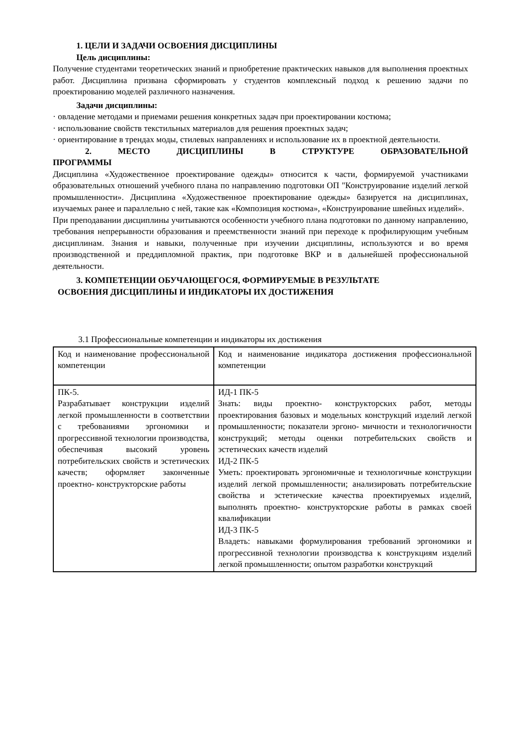1. ЦЕЛИ И ЗАДАЧИ ОСВОЕНИЯ ДИСЦИПЛИНЫ
Цель дисциплины:
Получение студентами теоретических знаний и приобретение практических навыков для выполнения проектных работ. Дисциплина призвана сформировать у студентов комплексный подход к решению задачи по проектированию моделей различного назначения.
Задачи дисциплины:
· овладение методами и приемами решения конкретных задач при проектировании костюма;
· использование свойств текстильных материалов для решения проектных задач;
· ориентирование в трендах моды, стилевых направлениях и использование их в проектной деятельности.
2. МЕСТО ДИСЦИПЛИНЫ В СТРУКТУРЕ ОБРАЗОВАТЕЛЬНОЙ
ПРОГРАММЫ
Дисциплина «Художественное проектирование одежды» относится к части, формируемой участниками образовательных отношений учебного плана по направлению подготовки ОП "Конструирование изделий легкой промышленности». Дисциплина «Художественное проектирование одежды» базируется на дисциплинах, изучаемых ранее и параллельно с ней, такие как «Композиция костюма», «Конструирование швейных изделий».
При преподавании дисциплины учитываются особенности учебного плана подготовки по данному направлению, требования непрерывности образования и преемственности знаний при переходе к профилирующим учебным дисциплинам. Знания и навыки, полученные при изучении дисциплины, используются и во время производственной и преддипломной практик, при подготовке ВКР и в дальнейшей профессиональной деятельности.
3. КОМПЕТЕНЦИИ ОБУЧАЮЩЕГОСЯ, ФОРМИРУЕМЫЕ В РЕЗУЛЬТАТЕ
ОСВОЕНИЯ ДИСЦИПЛИНЫ И ИНДИКАТОРЫ ИХ ДОСТИЖЕНИЯ
3.1 Профессиональные компетенции и индикаторы их достижения
| Код и наименование профессиональной компетенции | Код и наименование индикатора достижения профессиональной компетенции |
| ПК-5. Разрабатывает конструкции изделий легкой промышленности в соответствии с требованиями эргономики и прогрессивной технологии производства, обеспечивая высокий уровень потребительских свойств и эстетических качеств; оформляет законченные проектно- конструкторские работы | ИД-1 ПК-5 Знать: виды проектно- конструкторских работ, методы проектирования базовых и модельных конструкций изделий легкой промышленности; показатели эргоно- мичности и технологичности конструкций; методы оценки потребительских свойств и эстетических качеств изделий ИД-2 ПК-5 Уметь: проектировать эргономичные и технологичные конструкции изделий легкой промышленности; анализировать потребительские свойства и эстетические качества проектируемых изделий, выполнять проектно- конструкторские работы в рамках своей квалификации ИД-3 ПК-5 Владеть: навыками формулирования требований эргономики и прогрессивной технологии производства к конструкциям изделий легкой промышленности; опытом разработки конструкций |